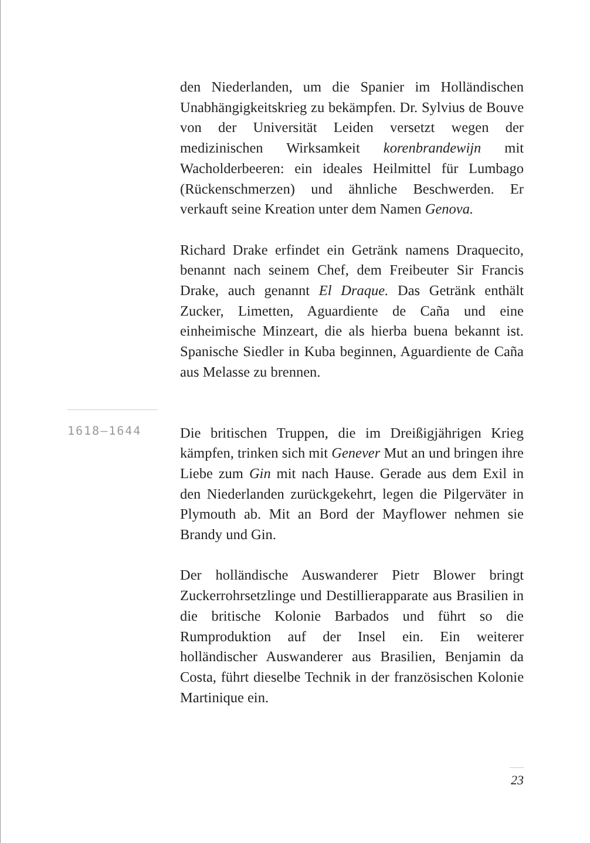den Niederlanden, um die Spanier im Holländischen Unabhängigkeitskrieg zu bekämpfen. Dr. Sylvius de Bouve von der Universität Leiden versetzt wegen der medizinischen Wirksamkeit korenbrandewijn mit Wacholderbeeren: ein ideales Heilmittel für Lumbago (Rückenschmerzen) und ähnliche Beschwerden. Er verkauft seine Kreation unter dem Namen Genova.
Richard Drake erfindet ein Getränk namens Draquecito, benannt nach seinem Chef, dem Freibeuter Sir Francis Drake, auch genannt El Draque. Das Getränk enthält Zucker, Limetten, Aguardiente de Caña und eine einheimische Minzeart, die als hierba buena bekannt ist. Spanische Siedler in Kuba beginnen, Aguardiente de Caña aus Melasse zu brennen.
1618–1644
Die britischen Truppen, die im Dreißigjährigen Krieg kämpfen, trinken sich mit Genever Mut an und bringen ihre Liebe zum Gin mit nach Hause. Gerade aus dem Exil in den Niederlanden zurückgekehrt, legen die Pilgerväter in Plymouth ab. Mit an Bord der Mayflower nehmen sie Brandy und Gin.
Der holländische Auswanderer Pietr Blower bringt Zuckerrohrsetzlinge und Destillierapparate aus Brasilien in die britische Kolonie Barbados und führt so die Rumproduktion auf der Insel ein. Ein weiterer holländischer Auswanderer aus Brasilien, Benjamin da Costa, führt dieselbe Technik in der französischen Kolonie Martinique ein.
23